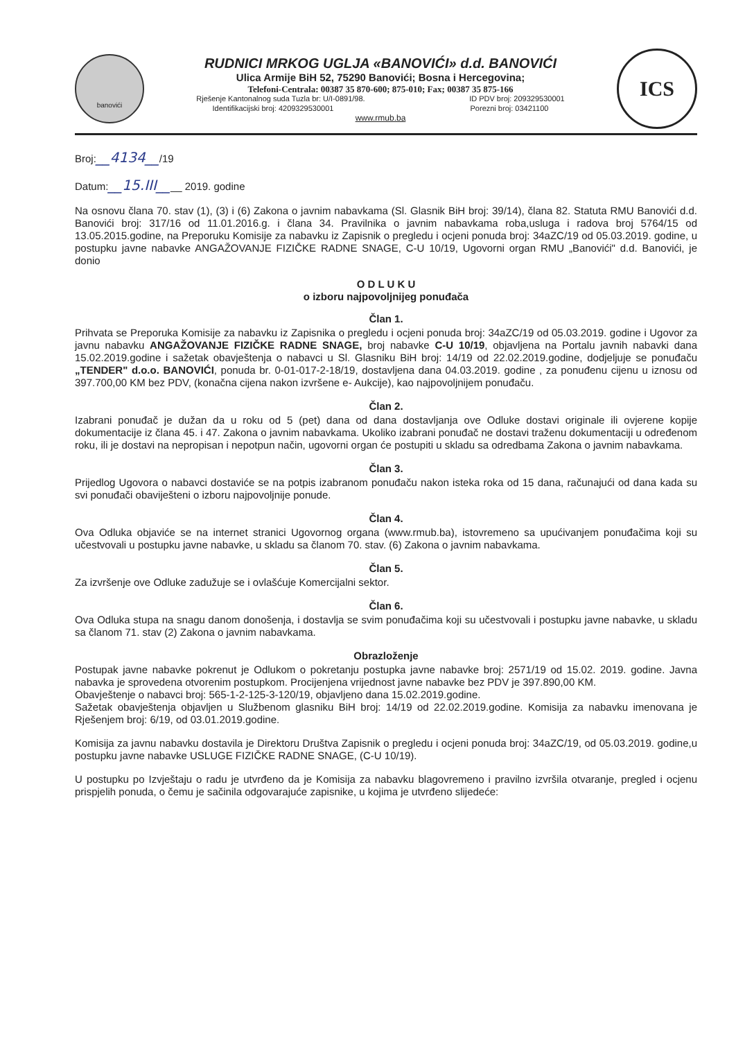banovići
RUDNICI MRKOG UGLJA «BANOVIĆI» d.d. BANOVIĆI
Ulica Armije BiH 52, 75290 Banovići; Bosna i Hercegovina;
Telefoni-Centrala: 00387 35 870-600; 875-010; Fax; 00387 35 875-166
Rješenje Kantonalnog suda Tuzla br: U/I-0891/98. ID PDV broj: 209329530001
Identifikacijski broj: 4209329530001 Porezni broj: 03421100
www.rmub.ba
ICS
Broj:__4134__/19
Datum:__15.III____ 2019. godine
Na osnovu člana 70. stav (1), (3) i (6) Zakona o javnim nabavkama (Sl. Glasnik BiH broj: 39/14), člana 82. Statuta RMU Banovići d.d. Banovići broj: 317/16 od 11.01.2016.g. i člana 34. Pravilnika o javnim nabavkama roba,usluga i radova broj 5764/15 od 13.05.2015.godine, na Preporuku Komisije za nabavku iz Zapisnik o pregledu i ocjeni ponuda broj: 34aZC/19 od 05.03.2019. godine, u postupku javne nabavke ANGAŽOVANJE FIZIČKE RADNE SNAGE, C-U 10/19, Ugovorni organ RMU „Banovići" d.d. Banovići, je donio
O D L U K U
o izboru najpovoljnijeg ponuđača
Član 1.
Prihvata se Preporuka Komisije za nabavku iz Zapisnika o pregledu i ocjeni ponuda broj: 34aZC/19 od 05.03.2019. godine i Ugovor za javnu nabavku ANGAŽOVANJE FIZIČKE RADNE SNAGE, broj nabavke C-U 10/19, objavljena na Portalu javnih nabavki dana 15.02.2019.godine i sažetak obavještenja o nabavci u Sl. Glasniku BiH broj: 14/19 od 22.02.2019.godine, dodjeljuje se ponuđaču „TENDER" d.o.o. BANOVIĆI, ponuda br. 0-01-017-2-18/19, dostavljena dana 04.03.2019. godine , za ponuđenu cijenu u iznosu od 397.700,00 KM bez PDV, (konačna cijena nakon izvršene e- Aukcije), kao najpovoljnijem ponuđaču.
Član 2.
Izabrani ponuđač je dužan da u roku od 5 (pet) dana od dana dostavljanja ove Odluke dostavi originale ili ovjerene kopije dokumentacije iz člana 45. i 47. Zakona o javnim nabavkama. Ukoliko izabrani ponuđač ne dostavi traženu dokumentaciji u određenom roku, ili je dostavi na nepropisan i nepotpun način, ugovorni organ će postupiti u skladu sa odredbama Zakona o javnim nabavkama.
Član 3.
Prijedlog Ugovora o nabavci dostaviće se na potpis izabranom ponuđaču nakon isteka roka od 15 dana, računajući od dana kada su svi ponuđači obaviješteni o izboru najpovoljnije ponude.
Član 4.
Ova Odluka objaviće se na internet stranici Ugovornog organa (www.rmub.ba), istovremeno sa upućivanjem ponuđačima koji su učestvovali u postupku javne nabavke, u skladu sa članom 70. stav. (6) Zakona o javnim nabavkama.
Član 5.
Za izvršenje ove Odluke zadužuje se i ovlašćuje Komercijalni sektor.
Član 6.
Ova Odluka stupa na snagu danom donošenja, i dostavlja se svim ponuđačima koji su učestvovali i postupku javne nabavke, u skladu sa članom 71. stav (2) Zakona o javnim nabavkama.
Obrazloženje
Postupak javne nabavke pokrenut je Odlukom o pokretanju postupka javne nabavke broj: 2571/19 od 15.02. 2019. godine. Javna nabavka je sprovedena otvorenim postupkom. Procijenjena vrijednost javne nabavke bez PDV je 397.890,00 KM.
Obavještenje o nabavci broj: 565-1-2-125-3-120/19, objavljeno dana 15.02.2019.godine.
Sažetak obavještenja objavljen u Službenom glasniku BiH broj: 14/19 od 22.02.2019.godine. Komisija za nabavku imenovana je Rješenjem broj: 6/19, od 03.01.2019.godine.
Komisija za javnu nabavku dostavila je Direktoru Društva Zapisnik o pregledu i ocjeni ponuda broj: 34aZC/19, od 05.03.2019. godine,u postupku javne nabavke USLUGE FIZIČKE RADNE SNAGE, (C-U 10/19).
U postupku po Izvještaju o radu je utvrđeno da je Komisija za nabavku blagovremeno i pravilno izvršila otvaranje, pregled i ocjenu prispjelih ponuda, o čemu je sačinila odgovarajuće zapisnike, u kojima je utvrđeno slijedeće: